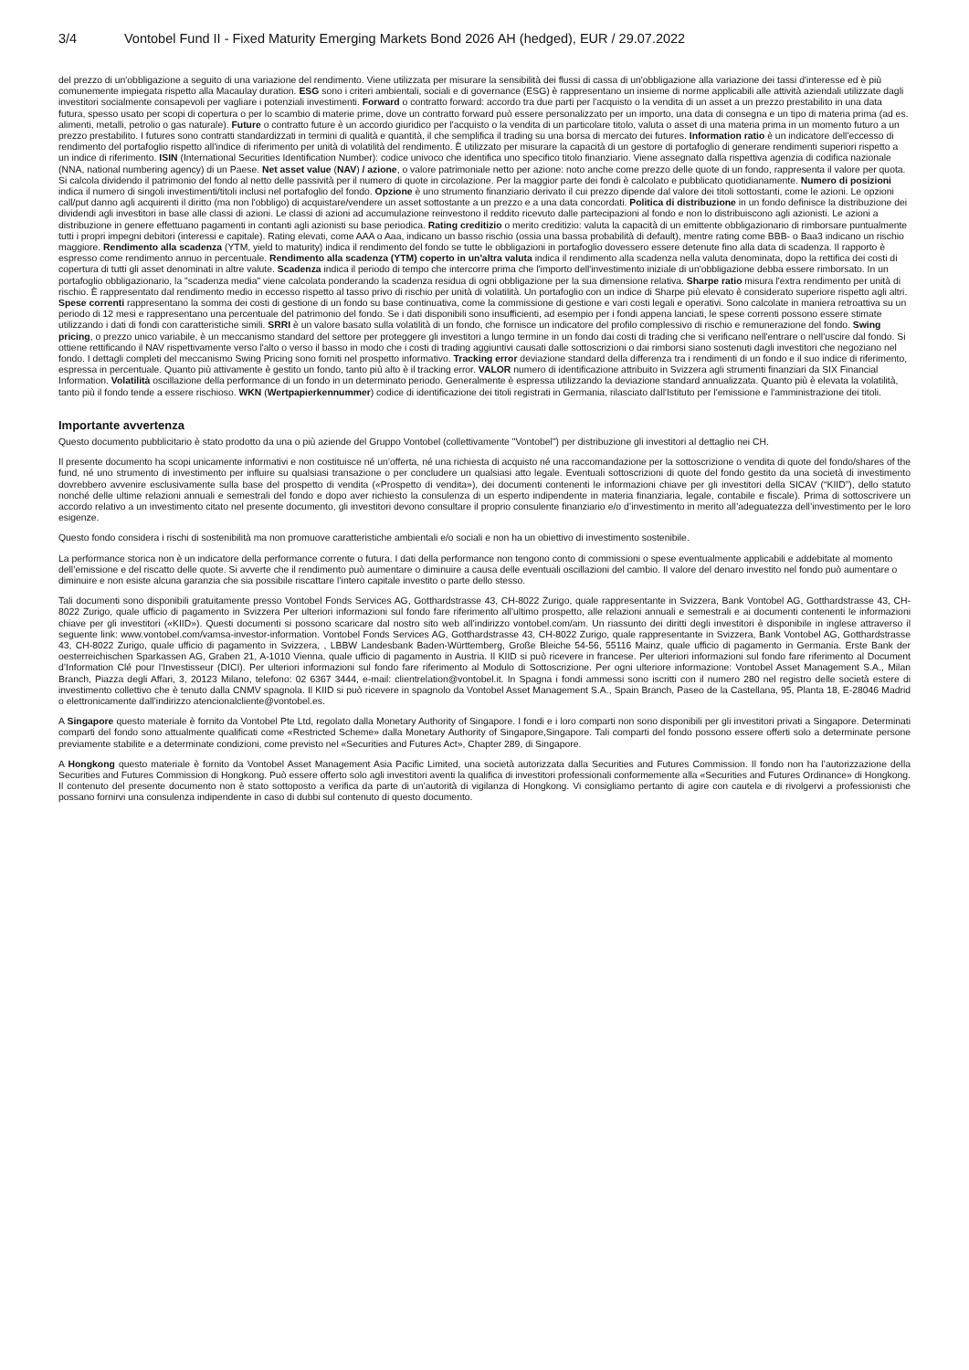3/4 Vontobel Fund II - Fixed Maturity Emerging Markets Bond 2026 AH (hedged), EUR / 29.07.2022
del prezzo di un'obbligazione a seguito di una variazione del rendimento. Viene utilizzata per misurare la sensibilità dei flussi di cassa di un'obbligazione alla variazione dei tassi d'interesse ed è più comunemente impiegata rispetto alla Macaulay duration. ESG sono i criteri ambientali, sociali e di governance (ESG) è rappresentano un insieme di norme applicabili alle attività aziendali utilizzate dagli investitori socialmente consapevoli per vagliare i potenziali investimenti. Forward o contratto forward: accordo tra due parti per l'acquisto o la vendita di un asset a un prezzo prestabilito in una data futura, spesso usato per scopi di copertura o per lo scambio di materie prime, dove un contratto forward può essere personalizzato per un importo, una data di consegna e un tipo di materia prima (ad es. alimenti, metalli, petrolio o gas naturale). Future o contratto future è un accordo giuridico per l'acquisto o la vendita di un particolare titolo, valuta o asset di una materia prima in un momento futuro a un prezzo prestabilito. I futures sono contratti standardizzati in termini di qualità e quantità, il che semplifica il trading su una borsa di mercato dei futures. Information ratio è un indicatore dell'eccesso di rendimento del portafoglio rispetto all'indice di riferimento per unità di volatilità del rendimento. È utilizzato per misurare la capacità di un gestore di portafoglio di generare rendimenti superiori rispetto a un indice di riferimento. ISIN (International Securities Identification Number): codice univoco che identifica uno specifico titolo finanziario. Viene assegnato dalla rispettiva agenzia di codifica nazionale (NNA, national numbering agency) di un Paese. Net asset value (NAV) / azione, o valore patrimoniale netto per azione: noto anche come prezzo delle quote di un fondo, rappresenta il valore per quota. Si calcola dividendo il patrimonio del fondo al netto delle passività per il numero di quote in circolazione. Per la maggior parte dei fondi è calcolato e pubblicato quotidianamente. Numero di posizioni indica il numero di singoli investimenti/titoli inclusi nel portafoglio del fondo. Opzione è uno strumento finanziario derivato il cui prezzo dipende dal valore dei titoli sottostanti, come le azioni. Le opzioni call/put danno agli acquirenti il diritto (ma non l'obbligo) di acquistare/vendere un asset sottostante a un prezzo e a una data concordati. Politica di distribuzione in un fondo definisce la distribuzione dei dividendi agli investitori in base alle classi di azioni. Le classi di azioni ad accumulazione reinvestono il reddito ricevuto dalle partecipazioni al fondo e non lo distribuiscono agli azionisti. Le azioni a distribuzione in genere effettuano pagamenti in contanti agli azionisti su base periodica. Rating creditizio o merito creditizio: valuta la capacità di un emittente obbligazionario di rimborsare puntualmente tutti i propri impegni debitori (interessi e capitale). Rating elevati, come AAA o Aaa, indicano un basso rischio (ossia una bassa probabilità di default), mentre rating come BBB- o Baa3 indicano un rischio maggiore. Rendimento alla scadenza (YTM, yield to maturity) indica il rendimento del fondo se tutte le obbligazioni in portafoglio dovessero essere detenute fino alla data di scadenza. Il rapporto è espresso come rendimento annuo in percentuale. Rendimento alla scadenza (YTM) coperto in un'altra valuta indica il rendimento alla scadenza nella valuta denominata, dopo la rettifica dei costi di copertura di tutti gli asset denominati in altre valute. Scadenza indica il periodo di tempo che intercorre prima che l'importo dell'investimento iniziale di un'obbligazione debba essere rimborsato. In un portafoglio obbligazionario, la "scadenza media" viene calcolata ponderando la scadenza residua di ogni obbligazione per la sua dimensione relativa. Sharpe ratio misura l'extra rendimento per unità di rischio. È rappresentato dal rendimento medio in eccesso rispetto al tasso privo di rischio per unità di volatilità. Un portafoglio con un indice di Sharpe più elevato è considerato superiore rispetto agli altri. Spese correnti rappresentano la somma dei costi di gestione di un fondo su base continuativa, come la commissione di gestione e vari costi legali e operativi. Sono calcolate in maniera retroattiva su un periodo di 12 mesi e rappresentano una percentuale del patrimonio del fondo. Se i dati disponibili sono insufficienti, ad esempio per i fondi appena lanciati, le spese correnti possono essere stimate utilizzando i dati di fondi con caratteristiche simili. SRRI è un valore basato sulla volatilità di un fondo, che fornisce un indicatore del profilo complessivo di rischio e remunerazione del fondo. Swing pricing, o prezzo unico variabile, è un meccanismo standard del settore per proteggere gli investitori a lungo termine in un fondo dai costi di trading che si verificano nell'entrare o nell'uscire dal fondo. Si ottiene rettificando il NAV rispettivamente verso l'alto o verso il basso in modo che i costi di trading aggiuntivi causati dalle sottoscrizioni o dai rimborsi siano sostenuti dagli investitori che negoziano nel fondo. I dettagli completi del meccanismo Swing Pricing sono forniti nel prospetto informativo. Tracking error deviazione standard della differenza tra i rendimenti di un fondo e il suo indice di riferimento, espressa in percentuale. Quanto più attivamente è gestito un fondo, tanto più alto è il tracking error. VALOR numero di identificazione attribuito in Svizzera agli strumenti finanziari da SIX Financial Information. Volatilità oscillazione della performance di un fondo in un determinato periodo. Generalmente è espressa utilizzando la deviazione standard annualizzata. Quanto più è elevata la volatilità, tanto più il fondo tende a essere rischioso. WKN (Wertpapierkennummer) codice di identificazione dei titoli registrati in Germania, rilasciato dall'Istituto per l'emissione e l'amministrazione dei titoli.
Importante avvertenza
Questo documento pubblicitario è stato prodotto da una o più aziende del Gruppo Vontobel (collettivamente "Vontobel") per distribuzione gli investitori al dettaglio nei CH.
Il presente documento ha scopi unicamente informativi e non costituisce né un’offerta, né una richiesta di acquisto né una raccomandazione per la sottoscrizione o vendita di quote del fondo/shares of the fund, né uno strumento di investimento per influire su qualsiasi transazione o per concludere un qualsiasi atto legale. Eventuali sottoscrizioni di quote del fondo gestito da una società di investimento dovrebbero avvenire esclusivamente sulla base del prospetto di vendita («Prospetto di vendita»), dei documenti contenenti le informazioni chiave per gli investitori della SICAV (“KIID”), dello statuto nonché delle ultime relazioni annuali e semestrali del fondo e dopo aver richiesto la consulenza di un esperto indipendente in materia finanziaria, legale, contabile e fiscale). Prima di sottoscrivere un accordo relativo a un investimento citato nel presente documento, gli investitori devono consultare il proprio consulente finanziario e/o d’investimento in merito all’adeguatezza dell’investimento per le loro esigenze.
Questo fondo considera i rischi di sostenibilità ma non promuove caratteristiche ambientali e/o sociali e non ha un obiettivo di investimento sostenibile.
La performance storica non è un indicatore della performance corrente o futura. I dati della performance non tengono conto di commissioni o spese eventualmente applicabili e addebitate al momento dell’emissione e del riscatto delle quote. Si avverte che il rendimento può aumentare o diminuire a causa delle eventuali oscillazioni del cambio. Il valore del denaro investito nel fondo può aumentare o diminuire e non esiste alcuna garanzia che sia possibile riscattare l’intero capitale investito o parte dello stesso.
Tali documenti sono disponibili gratuitamente presso Vontobel Fonds Services AG, Gotthardstrasse 43, CH-8022 Zurigo, quale rappresentante in Svizzera, Bank Vontobel AG, Gotthardstrasse 43, CH-8022 Zurigo, quale ufficio di pagamento in Svizzera Per ulteriori informazioni sul fondo fare riferimento all’ultimo prospetto, alle relazioni annuali e semestrali e ai documenti contenenti le informazioni chiave per gli investitori («KIID»). Questi documenti si possono scaricare dal nostro sito web all’indirizzo vontobel.com/am. Un riassunto dei diritti degli investitori è disponibile in inglese attraverso il seguente link: www.vontobel.com/vamsa-investor-information. Vontobel Fonds Services AG, Gotthardstrasse 43, CH-8022 Zurigo, quale rappresentante in Svizzera, Bank Vontobel AG, Gotthardstrasse 43, CH-8022 Zurigo, quale ufficio di pagamento in Svizzera, , LBBW Landesbank Baden-Württemberg, Große Bleiche 54-56, 55116 Mainz, quale ufficio di pagamento in Germania. Erste Bank der oesterreichischen Sparkassen AG, Graben 21, A-1010 Vienna, quale ufficio di pagamento in Austria. Il KIID si può ricevere in francese. Per ulteriori informazioni sul fondo fare riferimento al Document d’Information Clé pour l’Investisseur (DICI). Per ulteriori informazioni sul fondo fare riferimento al Modulo di Sottoscrizione. Per ogni ulteriore informazione: Vontobel Asset Management S.A., Milan Branch, Piazza degli Affari, 3, 20123 Milano, telefono: 02 6367 3444, e-mail: clientrelation@vontobel.it. In Spagna i fondi ammessi sono iscritti con il numero 280 nel registro delle società estere di investimento collettivo che è tenuto dalla CNMV spagnola. Il KIID si può ricevere in spagnolo da Vontobel Asset Management S.A., Spain Branch, Paseo de la Castellana, 95, Planta 18, E-28046 Madrid o elettronicamente dall’indirizzo atencionalcliente@vontobel.es.
A Singapore questo materiale è fornito da Vontobel Pte Ltd, regolato dalla Monetary Authority of Singapore. I fondi e i loro comparti non sono disponibili per gli investitori privati a Singapore. Determinati comparti del fondo sono attualmente qualificati come «Restricted Scheme» dalla Monetary Authority of Singapore,Singapore. Tali comparti del fondo possono essere offerti solo a determinate persone previamente stabilite e a determinate condizioni, come previsto nel «Securities and Futures Act», Chapter 289, di Singapore.
A Hongkong questo materiale è fornito da Vontobel Asset Management Asia Pacific Limited, una società autorizzata dalla Securities and Futures Commission. Il fondo non ha l’autorizzazione della Securities and Futures Commission di Hongkong. Può essere offerto solo agli investitori aventi la qualifica di investitori professionali conformemente alla «Securities and Futures Ordinance» di Hongkong. Il contenuto del presente documento non è stato sottoposto a verifica da parte di un’autorità di vigilanza di Hongkong. Vi consigliamo pertanto di agire con cautela e di rivolgervi a professionisti che possano fornirvi una consulenza indipendente in caso di dubbi sul contenuto di questo documento.